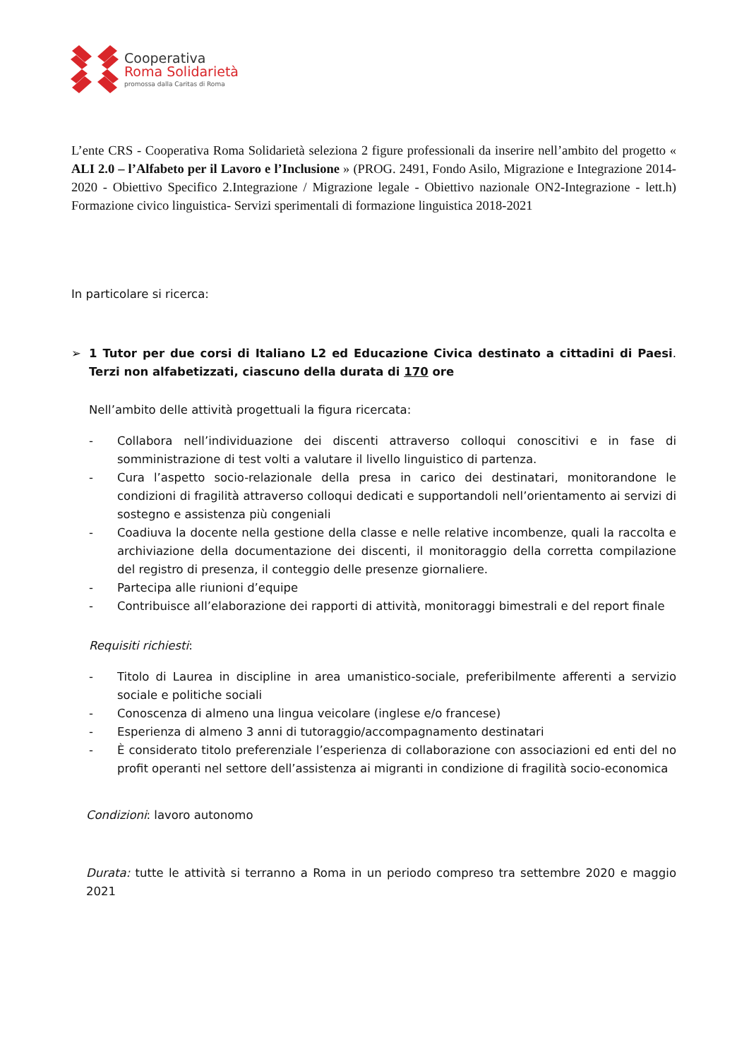Cooperativa
Roma Solidarietà
promossa dalla Caritas di Roma
L’ente CRS - Cooperativa Roma Solidarietà seleziona 2 figure professionali da inserire nell’ambito del progetto « ALI 2.0 – l’Alfabeto per il Lavoro e l’Inclusione » (PROG. 2491, Fondo Asilo, Migrazione e Integrazione 2014-2020 - Obiettivo Specifico 2.Integrazione / Migrazione legale - Obiettivo nazionale ON2-Integrazione - lett.h) Formazione civico linguistica- Servizi sperimentali di formazione linguistica 2018-2021
In particolare si ricerca:
➢ 1 Tutor per due corsi di Italiano L2 ed Educazione Civica destinato a cittadini di Paesi Terzi non alfabetizzati, ciascuno della durata di 170 ore.
Nell’ambito delle attività progettuali la figura ricercata:
- Collabora nell’individuazione dei discenti attraverso colloqui conoscitivi e in fase di somministrazione di test volti a valutare il livello linguistico di partenza.
- Cura l’aspetto socio-relazionale della presa in carico dei destinatari, monitorandone le condizioni di fragilità attraverso colloqui dedicati e supportandoli nell’orientamento ai servizi di sostegno e assistenza più congeniali
- Coadiuva la docente nella gestione della classe e nelle relative incombenze, quali la raccolta e archiviazione della documentazione dei discenti, il monitoraggio della corretta compilazione del registro di presenza, il conteggio delle presenze giornaliere.
- Partecipa alle riunioni d’equipe
- Contribuisce all’elaborazione dei rapporti di attività, monitoraggi bimestrali e del report finale
Requisiti richiesti:
- Titolo di Laurea in discipline in area umanistico-sociale, preferibilmente afferenti a servizio sociale e politiche sociali
- Conoscenza di almeno una lingua veicolare (inglese e/o francese)
- Esperienza di almeno 3 anni di tutoraggio/accompagnamento destinatari
- È considerato titolo preferenziale l’esperienza di collaborazione con associazioni ed enti del no profit operanti nel settore dell’assistenza ai migranti in condizione di fragilità socio-economica
Condizioni: lavoro autonomo
Durata: tutte le attività si terranno a Roma in un periodo compreso tra settembre 2020 e maggio 2021